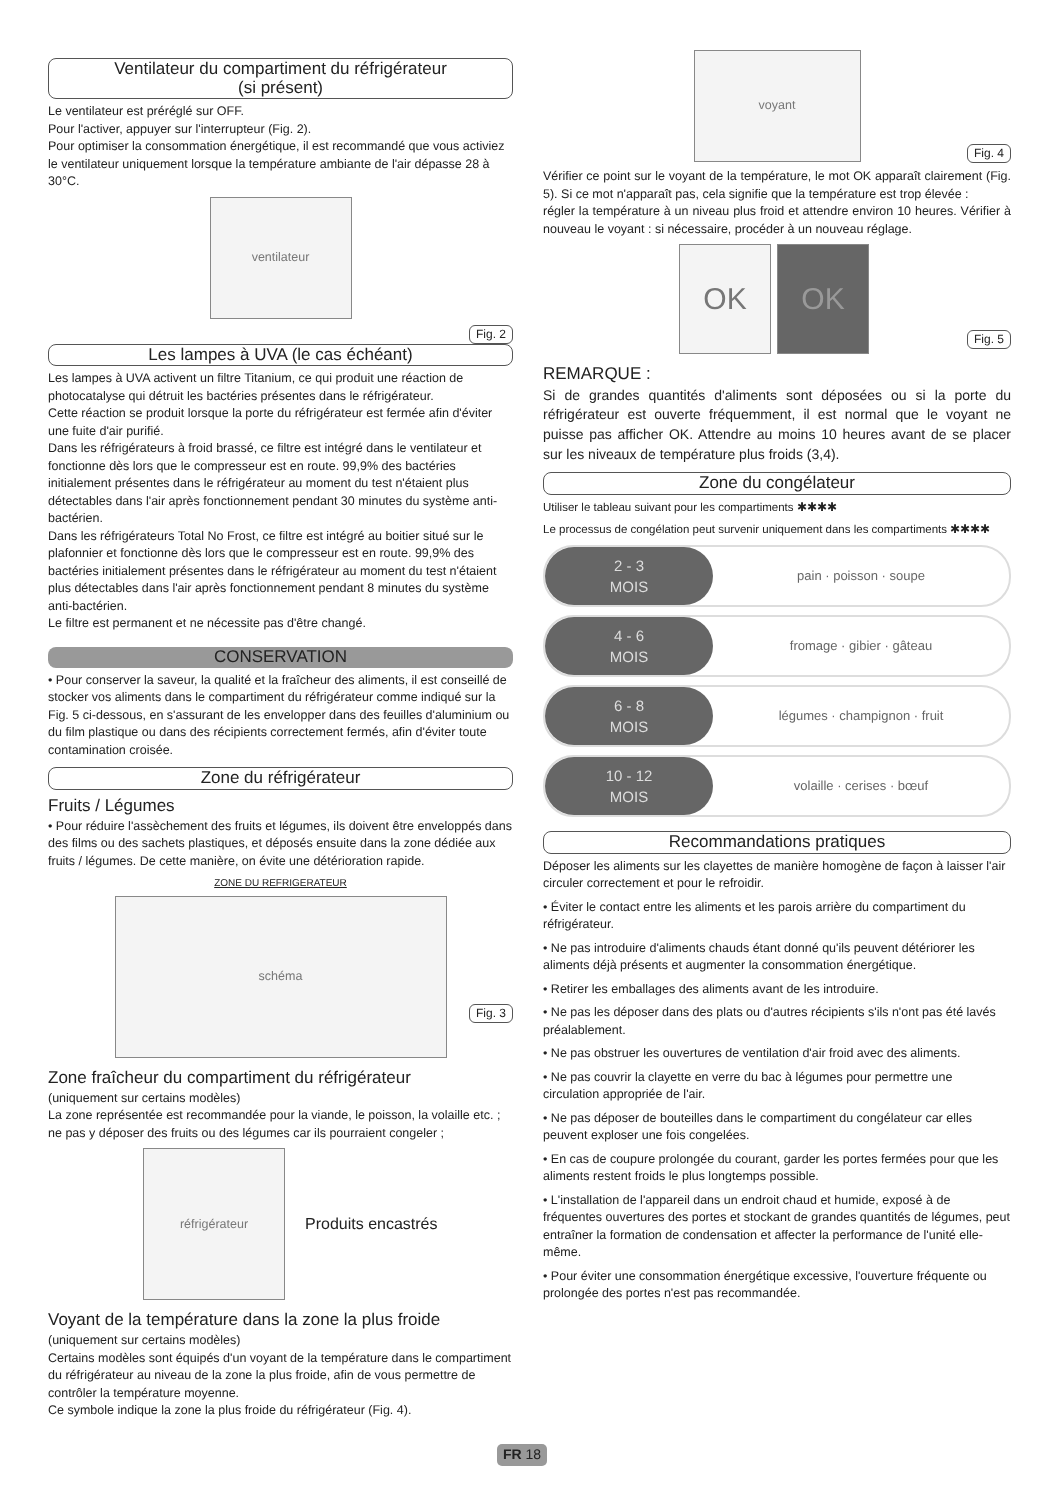Ventilateur du compartiment du réfrigérateur
(si présent)
Le ventilateur est préréglé sur OFF.
Pour l'activer, appuyer sur l'interrupteur (Fig. 2).
Pour optimiser la consommation énergétique, il est recommandé que vous activiez le ventilateur uniquement lorsque la température ambiante de l'air dépasse 28 à 30°C.
ventilateur
Fig. 2
Les lampes à UVA (le cas échéant)
Les lampes à UVA activent un filtre Titanium, ce qui produit une réaction de photocatalyse qui détruit les bactéries présentes dans le réfrigérateur.
Cette réaction se produit lorsque la porte du réfrigérateur est fermée afin d'éviter une fuite d'air purifié.
Dans les réfrigérateurs à froid brassé, ce filtre est intégré dans le ventilateur et fonctionne dès lors que le compresseur est en route. 99,9% des bactéries initialement présentes dans le réfrigérateur au moment du test n'étaient plus détectables dans l'air après fonctionnement pendant 30 minutes du système anti-bactérien.
Dans les réfrigérateurs Total No Frost, ce filtre est intégré au boitier situé sur le plafonnier et fonctionne dès lors que le compresseur est en route. 99,9% des bactéries initialement présentes dans le réfrigérateur au moment du test n'étaient plus détectables dans l'air après fonctionnement pendant 8 minutes du système anti-bactérien.
Le filtre est permanent et ne nécessite pas d'être changé.
CONSERVATION
• Pour conserver la saveur, la qualité et la fraîcheur des aliments, il est conseillé de stocker vos aliments dans le compartiment du réfrigérateur comme indiqué sur la Fig. 5 ci-dessous, en s'assurant de les envelopper dans des feuilles d'aluminium ou du film plastique ou dans des récipients correctement fermés, afin d'éviter toute contamination croisée.
Zone du réfrigérateur
Fruits / Légumes
• Pour réduire l'assèchement des fruits et légumes, ils doivent être enveloppés dans des films ou des sachets plastiques, et déposés ensuite dans la zone dédiée aux fruits / légumes. De cette manière, on évite une détérioration rapide.
ZONE DU REFRIGERATEUR
schéma
Fig. 3
Zone fraîcheur du compartiment du réfrigérateur
(uniquement sur certains modèles)
La zone représentée est recommandée pour la viande, le poisson, la volaille etc. ; ne pas y déposer des fruits ou des légumes car ils pourraient congeler ;
réfrigérateur
Produits encastrés
Voyant de la température dans la zone la plus froide
(uniquement sur certains modèles)
Certains modèles sont équipés d'un voyant de la température dans le compartiment du réfrigérateur au niveau de la zone la plus froide, afin de vous permettre de contrôler la température moyenne.
Ce symbole indique la zone la plus froide du réfrigérateur (Fig. 4).
voyant
Fig. 4
Vérifier ce point sur le voyant de la température, le mot OK apparaît clairement (Fig. 5). Si ce mot n'apparaît pas, cela signifie que la température est trop élevée :
régler la température à un niveau plus froid et attendre environ 10 heures. Vérifier à nouveau le voyant : si nécessaire, procéder à un nouveau réglage.
OK OK
Fig. 5
REMARQUE :
Si de grandes quantités d'aliments sont déposées ou si la porte du réfrigérateur est ouverte fréquemment, il est normal que le voyant ne puisse pas afficher OK. Attendre au moins 10 heures avant de se placer sur les niveaux de température plus froids (3,4).
Zone du congélateur
Utiliser le tableau suivant pour les compartiments ✱✱✱✱
Le processus de congélation peut survenir uniquement dans les compartiments ✱✱✱✱
2 - 3
MOIS
pain · poisson · soupe
4 - 6
MOIS
fromage · gibier · gâteau
6 - 8
MOIS
légumes · champignon · fruit
10 - 12
MOIS
volaille · cerises · bœuf
Recommandations pratiques
Déposer les aliments sur les clayettes de manière homogène de façon à laisser l'air circuler correctement et pour le refroidir.
• Éviter le contact entre les aliments et les parois arrière du compartiment du réfrigérateur.
• Ne pas introduire d'aliments chauds étant donné qu'ils peuvent détériorer les aliments déjà présents et augmenter la consommation énergétique.
• Retirer les emballages des aliments avant de les introduire.
• Ne pas les déposer dans des plats ou d'autres récipients s'ils n'ont pas été lavés préalablement.
• Ne pas obstruer les ouvertures de ventilation d'air froid avec des aliments.
• Ne pas couvrir la clayette en verre du bac à légumes pour permettre une circulation appropriée de l'air.
• Ne pas déposer de bouteilles dans le compartiment du congélateur car elles peuvent exploser une fois congelées.
• En cas de coupure prolongée du courant, garder les portes fermées pour que les aliments restent froids le plus longtemps possible.
• L'installation de l'appareil dans un endroit chaud et humide, exposé à de fréquentes ouvertures des portes et stockant de grandes quantités de légumes, peut entraîner la formation de condensation et affecter la performance de l'unité elle-même.
• Pour éviter une consommation énergétique excessive, l'ouverture fréquente ou prolongée des portes n'est pas recommandée.
FR 18